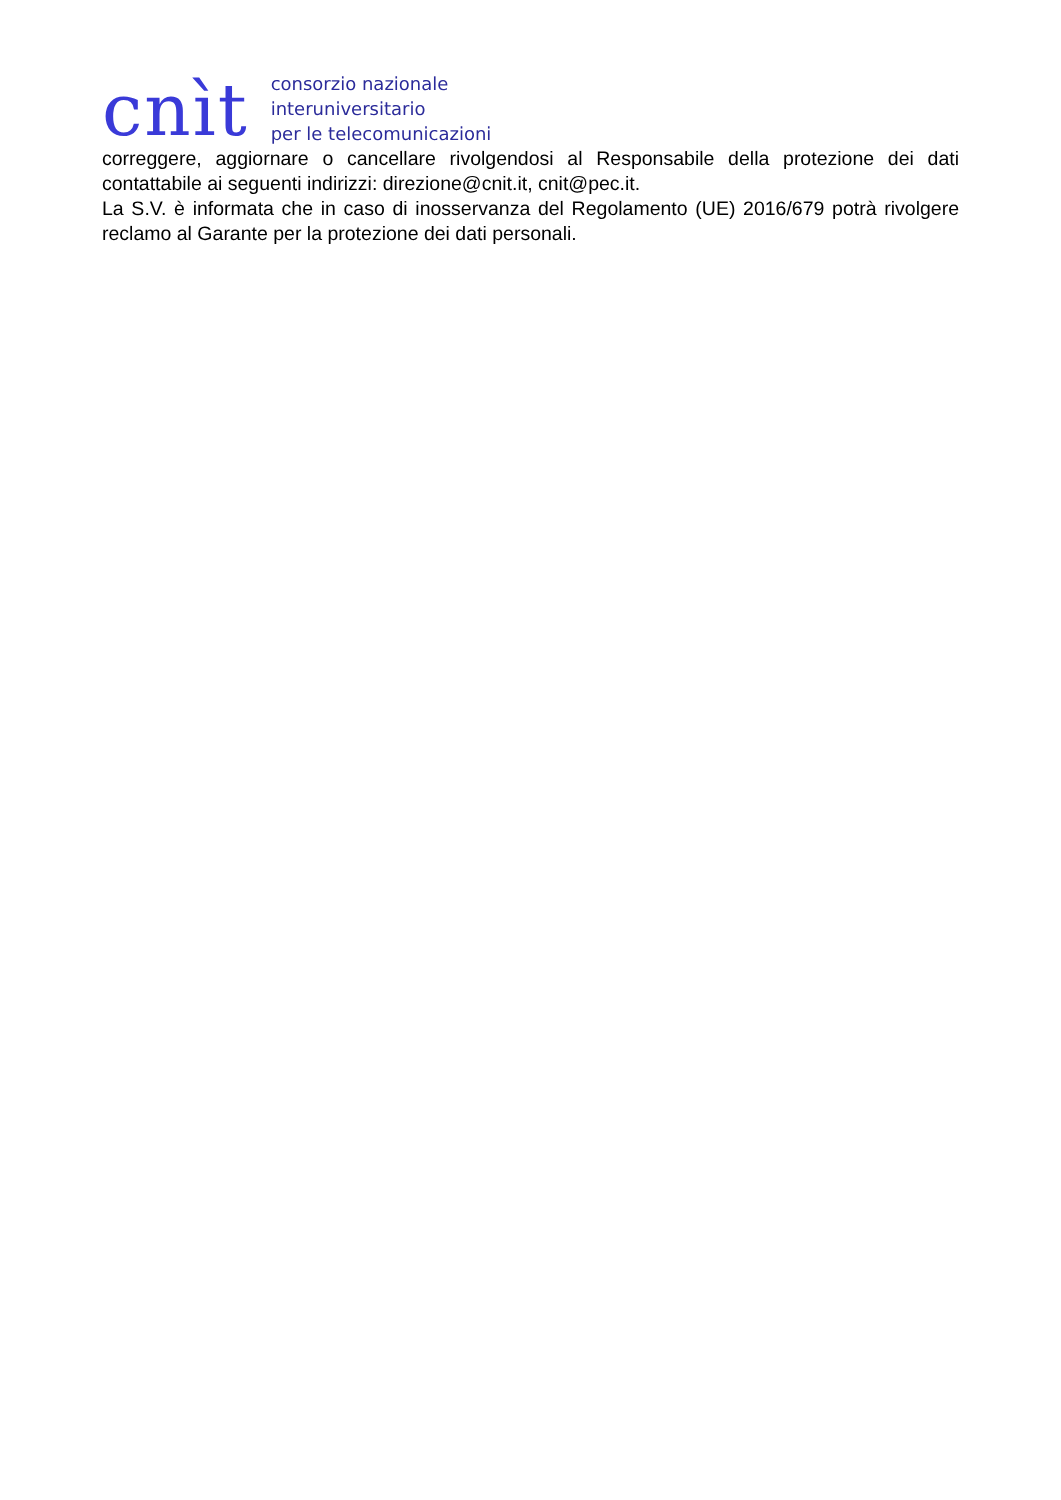cnìt
consorzio nazionale
interuniversitario
per le telecomunicazioni
correggere, aggiornare o cancellare rivolgendosi al Responsabile della protezione dei dati contattabile ai seguenti indirizzi: direzione@cnit.it, cnit@pec.it.
La S.V. è informata che in caso di inosservanza del Regolamento (UE) 2016/679 potrà rivolgere reclamo al Garante per la protezione dei dati personali.